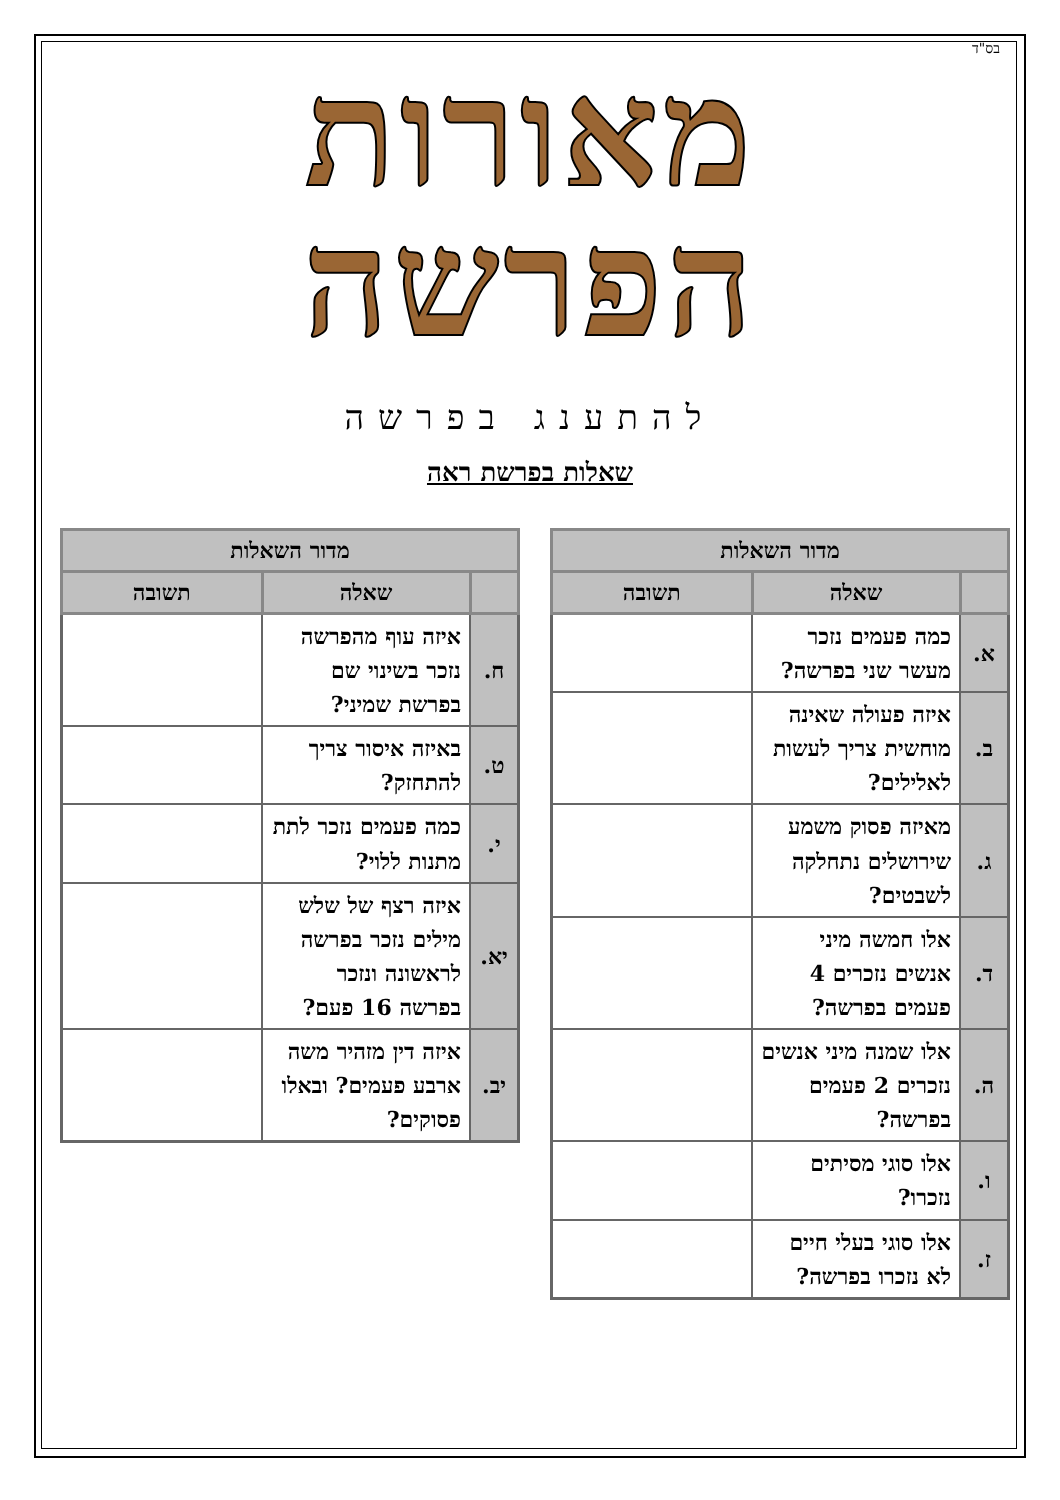בס"ד
מאורות הפרשה
להתענג בפרשה
שאלות בפרשת ראה
| מדור השאלות | | |
| --- | --- | --- |
| | שאלה | תשובה |
| א. | כמה פעמים נזכר מעשר שני בפרשה? | |
| ב. | איזה פעולה שאינה מוחשית צריך לעשות לאלילים? | |
| ג. | מאיזה פסוק משמע שירושלים נתחלקה לשבטים? | |
| ד. | אלו חמשה מיני אנשים נזכרים 4 פעמים בפרשה? | |
| ה. | אלו שמנה מיני אנשים נזכרים 2 פעמים בפרשה? | |
| ו. | אלו סוגי מסיתים נזכרו? | |
| ז. | אלו סוגי בעלי חיים לא נזכרו בפרשה? | |
| מדור השאלות | | |
| --- | --- | --- |
| | שאלה | תשובה |
| ח. | איזה עוף מהפרשה נזכר בשינוי שם בפרשת שמיני? | |
| ט. | באיזה איסור צריך להתחזק? | |
| י. | כמה פעמים נזכר לתת מתנות ללוי? | |
| יא. | איזה רצף של שלש מילים נזכר בפרשה לראשונה ונזכר בפרשה 16 פעם? | |
| יב. | איזה דין מזהיר משה ארבע פעמים? ובאלו פסוקים? | |